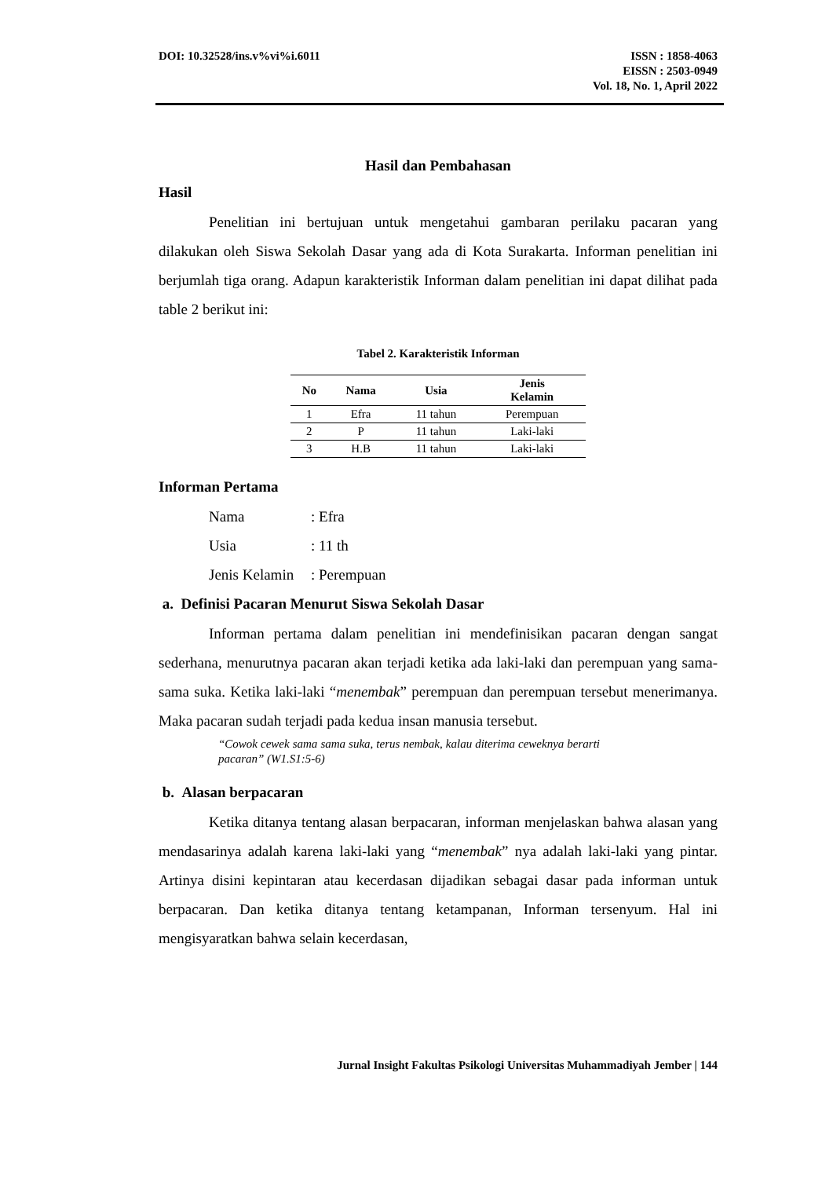DOI: 10.32528/ins.v%vi%i.6011 ISSN : 1858-4063
EISSN : 2503-0949
Vol. 18, No. 1, April 2022
Hasil dan Pembahasan
Hasil
Penelitian ini bertujuan untuk mengetahui gambaran perilaku pacaran yang dilakukan oleh Siswa Sekolah Dasar yang ada di Kota Surakarta. Informan penelitian ini berjumlah tiga orang. Adapun karakteristik Informan dalam penelitian ini dapat dilihat pada table 2 berikut ini:
Tabel 2. Karakteristik Informan
| No | Nama | Usia | Jenis Kelamin |
| --- | --- | --- | --- |
| 1 | Efra | 11 tahun | Perempuan |
| 2 | P | 11 tahun | Laki-laki |
| 3 | H.B | 11 tahun | Laki-laki |
Informan Pertama
Nama: Efra
Usia: 11 th
Jenis Kelamin: Perempuan
a. Definisi Pacaran Menurut Siswa Sekolah Dasar
Informan pertama dalam penelitian ini mendefinisikan pacaran dengan sangat sederhana, menurutnya pacaran akan terjadi ketika ada laki-laki dan perempuan yang sama-sama suka. Ketika laki-laki “menembak” perempuan dan perempuan tersebut menerimanya. Maka pacaran sudah terjadi pada kedua insan manusia tersebut.
“Cowok cewek sama sama suka, terus nembak, kalau diterima ceweknya berarti pacaran” (W1.S1:5-6)
b. Alasan berpacaran
Ketika ditanya tentang alasan berpacaran, informan menjelaskan bahwa alasan yang mendasarinya adalah karena laki-laki yang “menembak” nya adalah laki-laki yang pintar. Artinya disini kepintaran atau kecerdasan dijadikan sebagai dasar pada informan untuk berpacaran. Dan ketika ditanya tentang ketampanan, Informan tersenyum. Hal ini mengisyaratkan bahwa selain kecerdasan,
Jurnal Insight Fakultas Psikologi Universitas Muhammadiyah Jember | 144